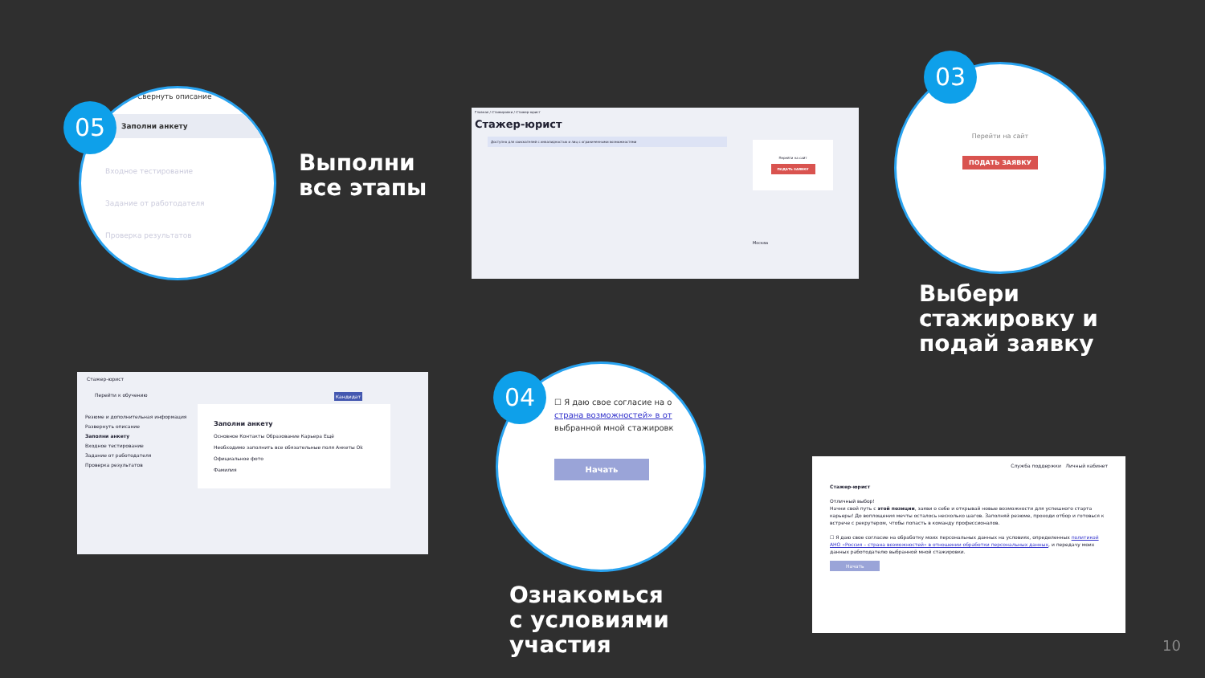Выполни
все этапы
Выбери
стажировку и
подай заявку
Ознакомься
с условиями
участия
Главная / Стажировки / Стажер-юрист
Стажер-юрист
Доступно для соискателей с инвалидностью и лиц с ограниченными возможностями
Перейти на сайт
ПОДАТЬ ЗАЯВКУ
Москва
Стажер-юрист
Перейти к обучению Кандидат
Резюме и дополнительная информация
Развернуть описание
Заполни анкету
Входное тестирование
Задание от работодателя
Проверка результатов
Заполни анкету
Основное Контакты Образование Карьера Ещё
Необходимо заполнить все обязательные поля Анкеты Ok
Официальное фото
Фамилия
Служба поддержки Личный кабинет
Стажер-юрист
Отличный выбор!
Начни свой путь с этой позиции, заяви о себе и открывай новые возможности для успешного старта карьеры! До воплощения мечты осталось несколько шагов. Заполняй резюме, проходи отбор и готовься к встрече с рекрутером, чтобы попасть в команду профессионалов.
☐ Я даю свое согласие на обработку моих персональных данных на условиях, определенных политикой АНО «Россия – страна возможностей» в отношении обработки персональных данных, и передачу моих данных работодателю выбранной мной стажировки.
Начать
Свернуть описание
Заполни анкету
Входное тестирование
Задание от работодателя
Проверка результатов
05
Перейти на сайт
ПОДАТЬ ЗАЯВКУ
03
☐ Я даю свое согласие на о
страна возможностей» в от
выбранной мной стажировк
Начать
04
10